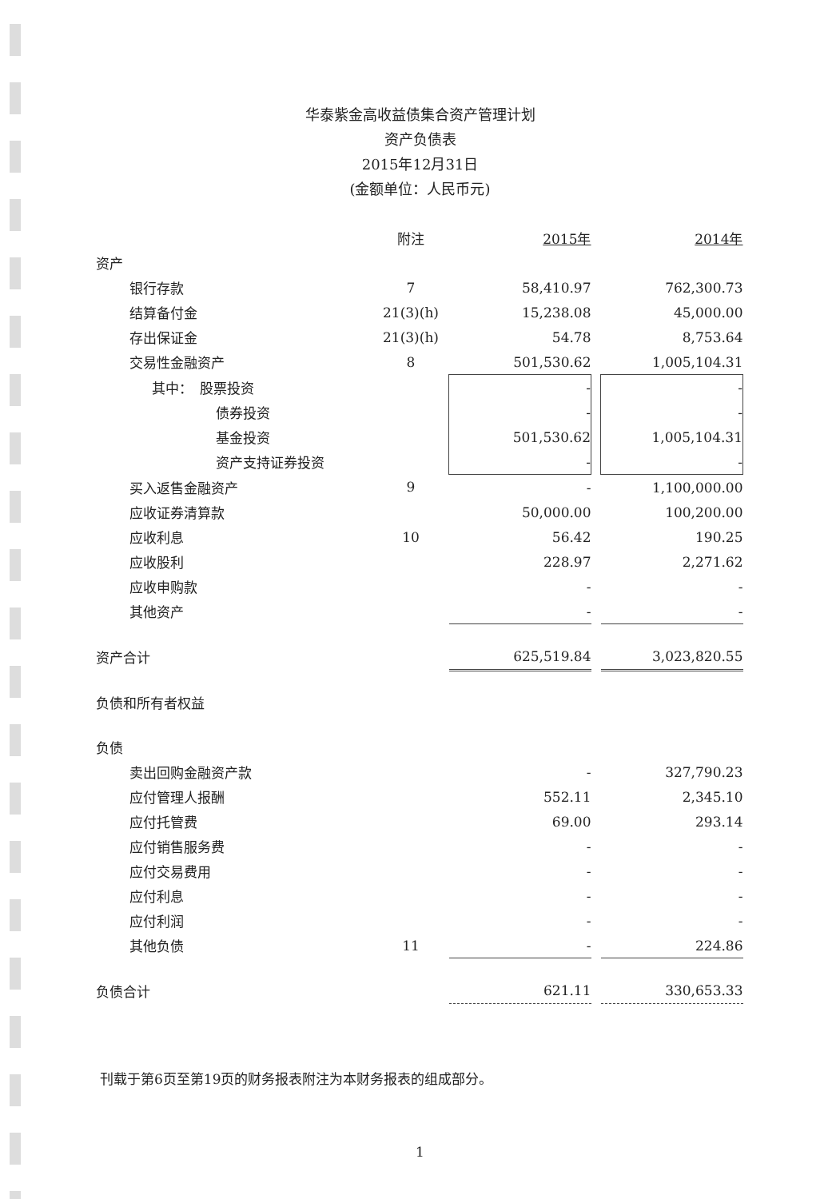华泰紫金高收益债集合资产管理计划
资产负债表
2015年12月31日
(金额单位：人民币元)
| | 附注 | 2015年 | | 2014年 |
| --- | --- | --- | --- | --- |
| 资产 | | | | |
| 银行存款 | 7 | 58,410.97 | | 762,300.73 |
| 结算备付金 | 21(3)(h) | 15,238.08 | | 45,000.00 |
| 存出保证金 | 21(3)(h) | 54.78 | | 8,753.64 |
| 交易性金融资产 | 8 | 501,530.62 | | 1,005,104.31 |
| 其中： 股票投资 | | - | | - |
| 债券投资 | | - | | - |
| 基金投资 | | 501,530.62 | | 1,005,104.31 |
| 资产支持证券投资 | | - | | - |
| 买入返售金融资产 | 9 | - | | 1,100,000.00 |
| 应收证券清算款 | | 50,000.00 | | 100,200.00 |
| 应收利息 | 10 | 56.42 | | 190.25 |
| 应收股利 | | 228.97 | | 2,271.62 |
| 应收申购款 | | - | | - |
| 其他资产 | | - | | - |
| 资产合计 | | 625,519.84 | | 3,023,820.55 |
| 负债和所有者权益 | | | | |
| 负债 | | | | |
| 卖出回购金融资产款 | | - | | 327,790.23 |
| 应付管理人报酬 | | 552.11 | | 2,345.10 |
| 应付托管费 | | 69.00 | | 293.14 |
| 应付销售服务费 | | - | | - |
| 应付交易费用 | | - | | - |
| 应付利息 | | - | | - |
| 应付利润 | | - | | - |
| 其他负债 | 11 | - | | 224.86 |
| 负债合计 | | 621.11 | | 330,653.33 |
刊载于第6页至第19页的财务报表附注为本财务报表的组成部分。
1